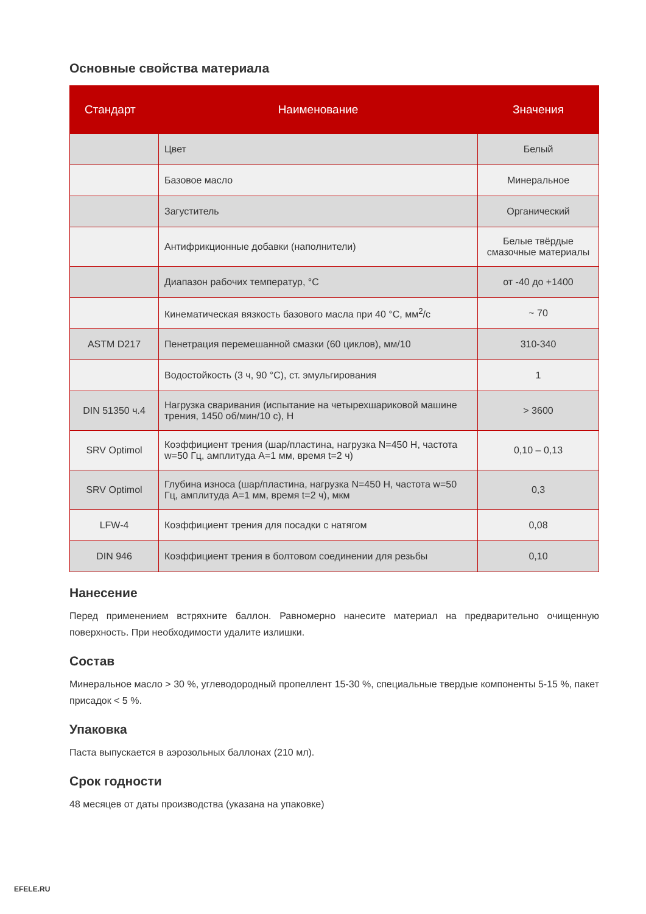Основные свойства материала
| Стандарт | Наименование | Значения |
| --- | --- | --- |
| | Цвет | Белый |
| | Базовое масло | Минеральное |
| | Загуститель | Органический |
| | Антифрикционные добавки (наполнители) | Белые твёрдые смазочные материалы |
| | Диапазон рабочих температур, °C | от -40 до +1400 |
| | Кинематическая вязкость базового масла при 40 °C, мм<sup>2</sup>/с | ~ 70 |
| ASTM D217 | Пенетрация перемешанной смазки (60 циклов), мм/10 | 310-340 |
| | Водостойкость (3 ч, 90 °C), ст. эмульгирования | 1 |
| DIN 51350 ч.4 | Нагрузка сваривания (испытание на четырехшариковой машине трения, 1450 об/мин/10 с), Н | > 3600 |
| SRV Optimol | Коэффициент трения (шар/пластина, нагрузка N=450 Н, частота w=50 Гц, амплитуда A=1 мм, время t=2 ч) | 0,10 – 0,13 |
| SRV Optimol | Глубина износа (шар/пластина, нагрузка N=450 Н, частота w=50 Гц, амплитуда A=1 мм, время t=2 ч), мкм | 0,3 |
| LFW-4 | Коэффициент трения для посадки с натягом | 0,08 |
| DIN 946 | Коэффициент трения в болтовом соединении для резьбы | 0,10 |
Нанесение
Перед применением встряхните баллон. Равномерно нанесите материал на предварительно очищенную поверхность. При необходимости удалите излишки.
Состав
Минеральное масло > 30 %, углеводородный пропеллент 15-30 %, специальные твердые компоненты 5-15 %, пакет присадок < 5 %.
Упаковка
Паста выпускается в аэрозольных баллонах (210 мл).
Срок годности
48 месяцев от даты производства (указана на упаковке)
EFELE.RU